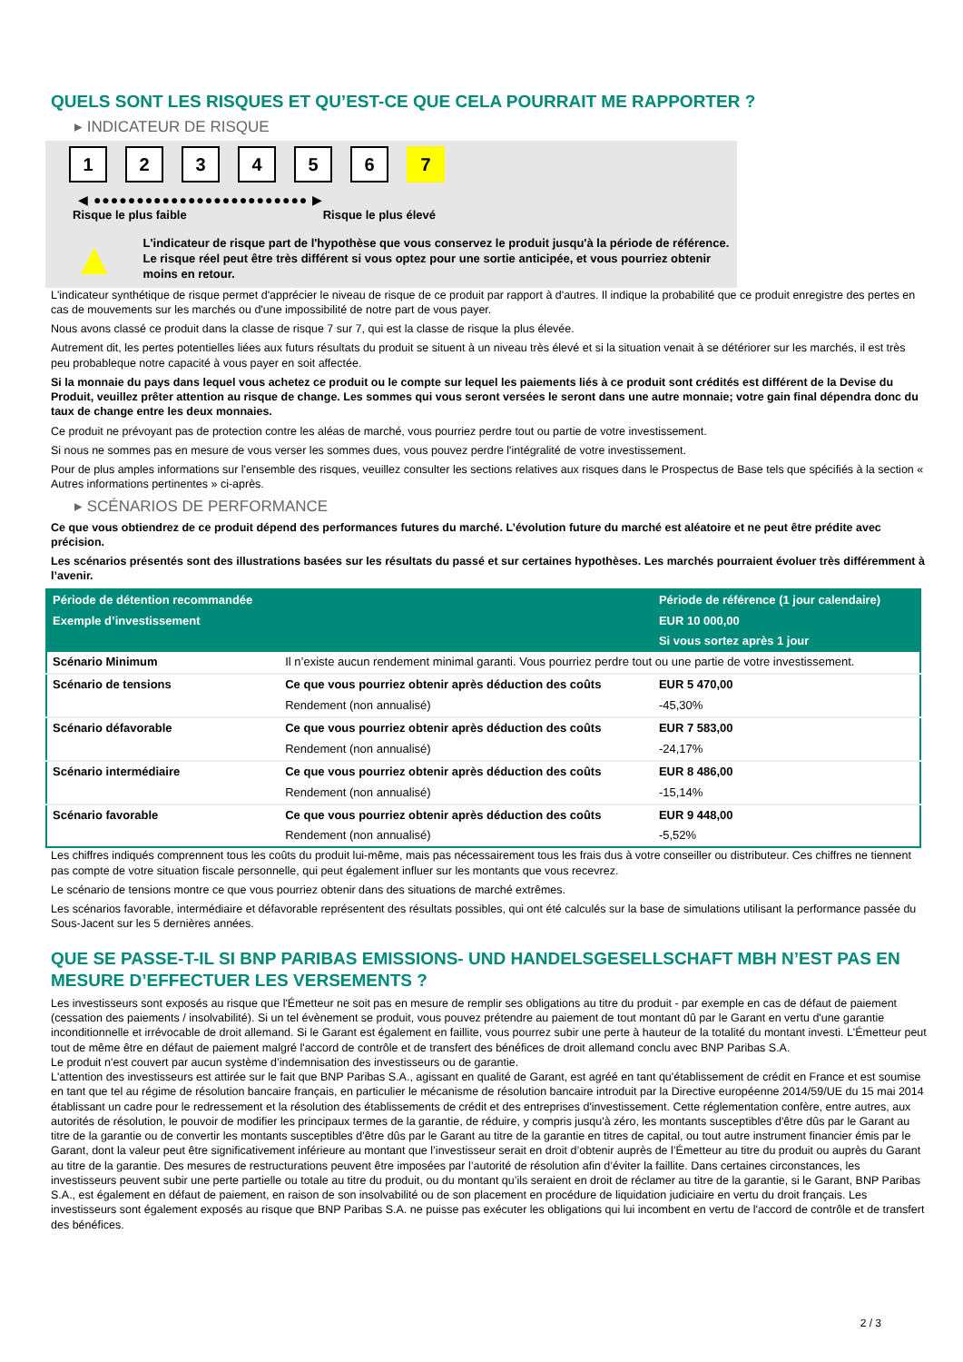QUELS SONT LES RISQUES ET QU’EST-CE QUE CELA POURRAIT ME RAPPORTER ?
▸ INDICATEUR DE RISQUE
1 2 3 4 5 6 7
◀ ●●●●●●●●●●●●●●●●●●●●●●●●● ▶
Risque le plus faible Risque le plus élevé
▲
L'indicateur de risque part de l'hypothèse que vous conservez le produit jusqu'à la période de référence.
Le risque réel peut être très différent si vous optez pour une sortie anticipée, et vous pourriez obtenir moins en retour.
L'indicateur synthétique de risque permet d'apprécier le niveau de risque de ce produit par rapport à d'autres. Il indique la probabilité que ce produit enregistre des pertes en cas de mouvements sur les marchés ou d'une impossibilité de notre part de vous payer.
Nous avons classé ce produit dans la classe de risque 7 sur 7, qui est la classe de risque la plus élevée.
Autrement dit, les pertes potentielles liées aux futurs résultats du produit se situent à un niveau très élevé et si la situation venait à se détériorer sur les marchés, il est très peu probableque notre capacité à vous payer en soit affectée.
Si la monnaie du pays dans lequel vous achetez ce produit ou le compte sur lequel les paiements liés à ce produit sont crédités est différent de la Devise du Produit, veuillez prêter attention au risque de change. Les sommes qui vous seront versées le seront dans une autre monnaie; votre gain final dépendra donc du taux de change entre les deux monnaies.
Ce produit ne prévoyant pas de protection contre les aléas de marché, vous pourriez perdre tout ou partie de votre investissement.
Si nous ne sommes pas en mesure de vous verser les sommes dues, vous pouvez perdre l'intégralité de votre investissement.
Pour de plus amples informations sur l'ensemble des risques, veuillez consulter les sections relatives aux risques dans le Prospectus de Base tels que spécifiés à la section « Autres informations pertinentes » ci-après.
▸ SCÉNARIOS DE PERFORMANCE
Ce que vous obtiendrez de ce produit dépend des performances futures du marché. L’évolution future du marché est aléatoire et ne peut être prédite avec précision.
Les scénarios présentés sont des illustrations basées sur les résultats du passé et sur certaines hypothèses. Les marchés pourraient évoluer très différemment à l’avenir.
| Période de détention recommandée | | Période de référence (1 jour calendaire) |
| --- | --- | --- |
| Exemple d’investissement | | EUR 10 000,00 |
| | | Si vous sortez après 1 jour |
| Scénario Minimum | Il n’existe aucun rendement minimal garanti. Vous pourriez perdre tout ou une partie de votre investissement. | |
| Scénario de tensions | Ce que vous pourriez obtenir après déduction des coûts | EUR 5 470,00 |
| | Rendement (non annualisé) | -45,30% |
| Scénario défavorable | Ce que vous pourriez obtenir après déduction des coûts | EUR 7 583,00 |
| | Rendement (non annualisé) | -24,17% |
| Scénario intermédiaire | Ce que vous pourriez obtenir après déduction des coûts | EUR 8 486,00 |
| | Rendement (non annualisé) | -15,14% |
| Scénario favorable | Ce que vous pourriez obtenir après déduction des coûts | EUR 9 448,00 |
| | Rendement (non annualisé) | -5,52% |
Les chiffres indiqués comprennent tous les coûts du produit lui-même, mais pas nécessairement tous les frais dus à votre conseiller ou distributeur. Ces chiffres ne tiennent pas compte de votre situation fiscale personnelle, qui peut également influer sur les montants que vous recevrez.
Le scénario de tensions montre ce que vous pourriez obtenir dans des situations de marché extrêmes.
Les scénarios favorable, intermédiaire et défavorable représentent des résultats possibles, qui ont été calculés sur la base de simulations utilisant la performance passée du Sous-Jacent sur les 5 dernières années.
QUE SE PASSE-T-IL SI BNP PARIBAS EMISSIONS- UND HANDELSGESELLSCHAFT MBH N’EST PAS EN MESURE D’EFFECTUER LES VERSEMENTS ?
Les investisseurs sont exposés au risque que l'Émetteur ne soit pas en mesure de remplir ses obligations au titre du produit - par exemple en cas de défaut de paiement (cessation des paiements / insolvabilité). Si un tel évènement se produit, vous pouvez prétendre au paiement de tout montant dû par le Garant en vertu d'une garantie inconditionnelle et irrévocable de droit allemand. Si le Garant est également en faillite, vous pourrez subir une perte à hauteur de la totalité du montant investi. L'Émetteur peut tout de même être en défaut de paiement malgré l'accord de contrôle et de transfert des bénéfices de droit allemand conclu avec BNP Paribas S.A.
Le produit n'est couvert par aucun système d’indemnisation des investisseurs ou de garantie.
L'attention des investisseurs est attirée sur le fait que BNP Paribas S.A., agissant en qualité de Garant, est agréé en tant qu'établissement de crédit en France et est soumise en tant que tel au régime de résolution bancaire français, en particulier le mécanisme de résolution bancaire introduit par la Directive européenne 2014/59/UE du 15 mai 2014 établissant un cadre pour le redressement et la résolution des établissements de crédit et des entreprises d'investissement. Cette réglementation confère, entre autres, aux autorités de résolution, le pouvoir de modifier les principaux termes de la garantie, de réduire, y compris jusqu'à zéro, les montants susceptibles d'être dûs par le Garant au titre de la garantie ou de convertir les montants susceptibles d'être dûs par le Garant au titre de la garantie en titres de capital, ou tout autre instrument financier émis par le Garant, dont la valeur peut être significativement inférieure au montant que l’investisseur serait en droit d’obtenir auprès de l’Émetteur au titre du produit ou auprès du Garant au titre de la garantie. Des mesures de restructurations peuvent être imposées par l’autorité de résolution afin d’éviter la faillite. Dans certaines circonstances, les investisseurs peuvent subir une perte partielle ou totale au titre du produit, ou du montant qu’ils seraient en droit de réclamer au titre de la garantie, si le Garant, BNP Paribas S.A., est également en défaut de paiement, en raison de son insolvabilité ou de son placement en procédure de liquidation judiciaire en vertu du droit français. Les investisseurs sont également exposés au risque que BNP Paribas S.A. ne puisse pas exécuter les obligations qui lui incombent en vertu de l'accord de contrôle et de transfert des bénéfices.
2 / 3